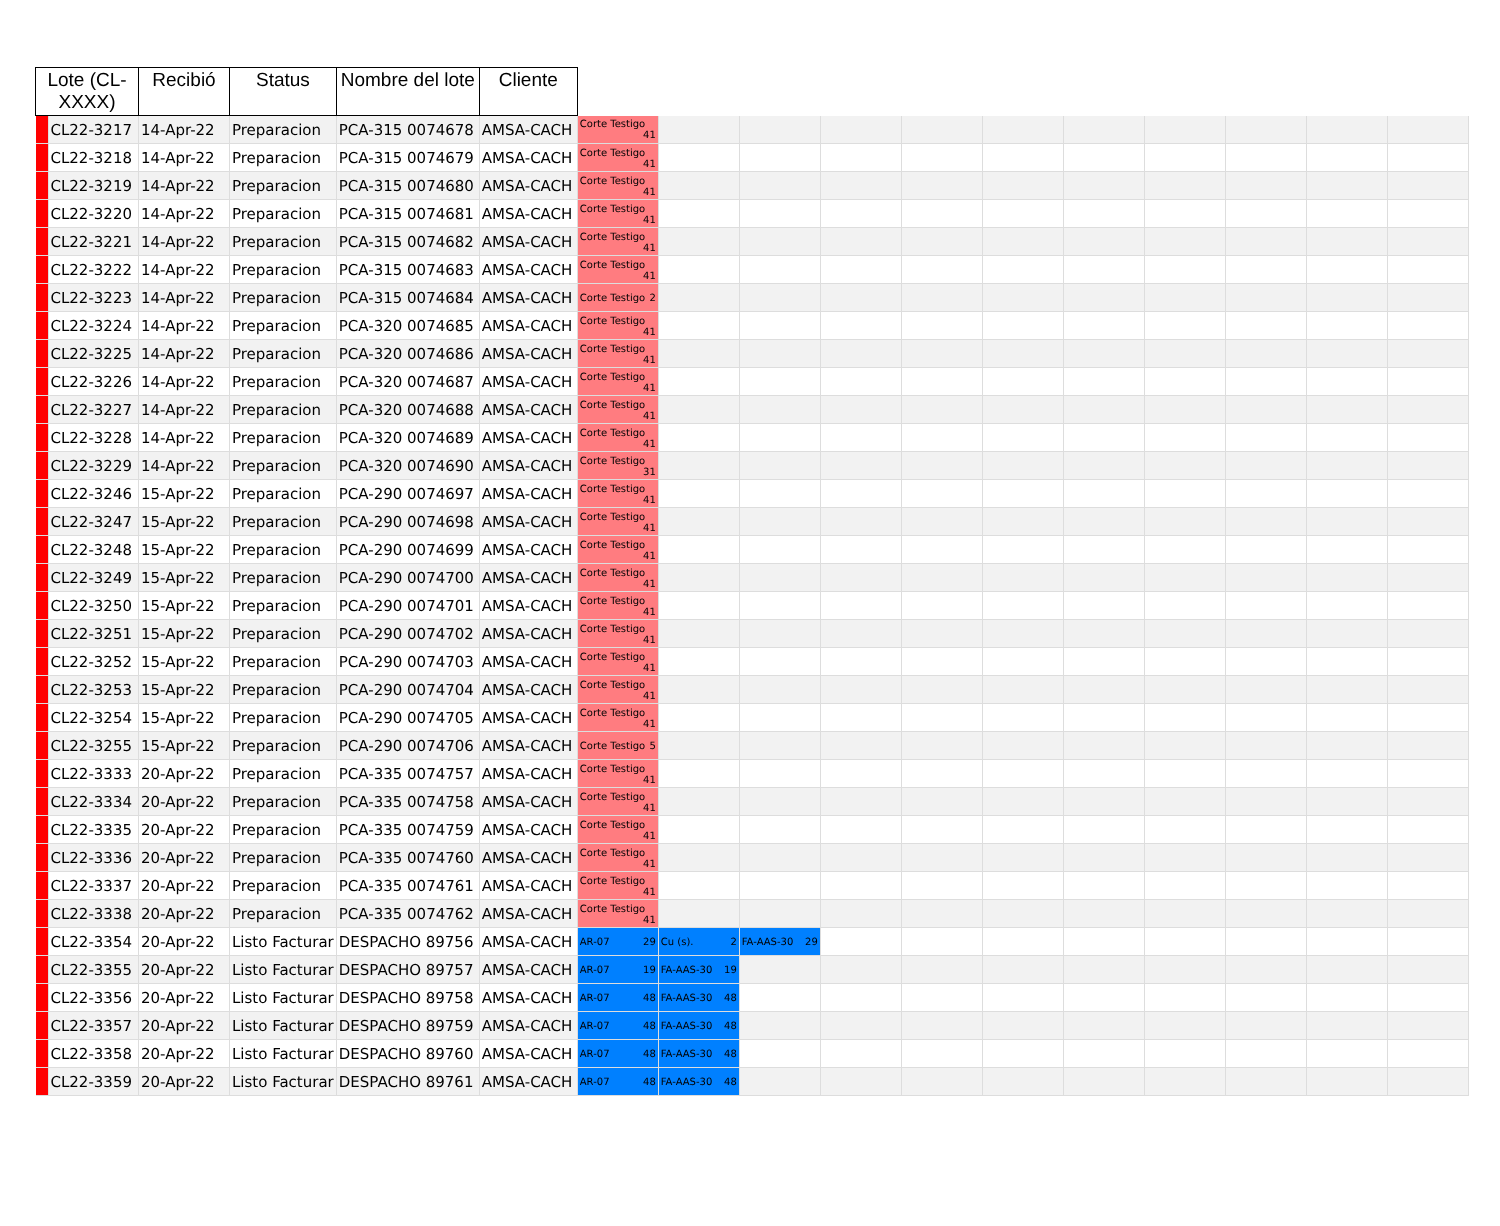| Lote (CL-XXXX) | | Recibió | Status | Nombre del lote | Cliente | | | | | | | | | | | |
| --- | --- | --- | --- | --- | --- | --- | --- | --- | --- | --- | --- | --- | --- | --- | --- | --- |
| | CL22-3217 | 14-Apr-22 | Preparacion | PCA-315 0074678 | AMSA-CACH | Corte Testigo 41 | | | | | | | | | | |
| | CL22-3218 | 14-Apr-22 | Preparacion | PCA-315 0074679 | AMSA-CACH | Corte Testigo 41 | | | | | | | | | | |
| | CL22-3219 | 14-Apr-22 | Preparacion | PCA-315 0074680 | AMSA-CACH | Corte Testigo 41 | | | | | | | | | | |
| | CL22-3220 | 14-Apr-22 | Preparacion | PCA-315 0074681 | AMSA-CACH | Corte Testigo 41 | | | | | | | | | | |
| | CL22-3221 | 14-Apr-22 | Preparacion | PCA-315 0074682 | AMSA-CACH | Corte Testigo 41 | | | | | | | | | | |
| | CL22-3222 | 14-Apr-22 | Preparacion | PCA-315 0074683 | AMSA-CACH | Corte Testigo 41 | | | | | | | | | | |
| | CL22-3223 | 14-Apr-22 | Preparacion | PCA-315 0074684 | AMSA-CACH | Corte Testigo 2 | | | | | | | | | | |
| | CL22-3224 | 14-Apr-22 | Preparacion | PCA-320 0074685 | AMSA-CACH | Corte Testigo 41 | | | | | | | | | | |
| | CL22-3225 | 14-Apr-22 | Preparacion | PCA-320 0074686 | AMSA-CACH | Corte Testigo 41 | | | | | | | | | | |
| | CL22-3226 | 14-Apr-22 | Preparacion | PCA-320 0074687 | AMSA-CACH | Corte Testigo 41 | | | | | | | | | | |
| | CL22-3227 | 14-Apr-22 | Preparacion | PCA-320 0074688 | AMSA-CACH | Corte Testigo 41 | | | | | | | | | | |
| | CL22-3228 | 14-Apr-22 | Preparacion | PCA-320 0074689 | AMSA-CACH | Corte Testigo 41 | | | | | | | | | | |
| | CL22-3229 | 14-Apr-22 | Preparacion | PCA-320 0074690 | AMSA-CACH | Corte Testigo 31 | | | | | | | | | | |
| | CL22-3246 | 15-Apr-22 | Preparacion | PCA-290 0074697 | AMSA-CACH | Corte Testigo 41 | | | | | | | | | | |
| | CL22-3247 | 15-Apr-22 | Preparacion | PCA-290 0074698 | AMSA-CACH | Corte Testigo 41 | | | | | | | | | | |
| | CL22-3248 | 15-Apr-22 | Preparacion | PCA-290 0074699 | AMSA-CACH | Corte Testigo 41 | | | | | | | | | | |
| | CL22-3249 | 15-Apr-22 | Preparacion | PCA-290 0074700 | AMSA-CACH | Corte Testigo 41 | | | | | | | | | | |
| | CL22-3250 | 15-Apr-22 | Preparacion | PCA-290 0074701 | AMSA-CACH | Corte Testigo 41 | | | | | | | | | | |
| | CL22-3251 | 15-Apr-22 | Preparacion | PCA-290 0074702 | AMSA-CACH | Corte Testigo 41 | | | | | | | | | | |
| | CL22-3252 | 15-Apr-22 | Preparacion | PCA-290 0074703 | AMSA-CACH | Corte Testigo 41 | | | | | | | | | | |
| | CL22-3253 | 15-Apr-22 | Preparacion | PCA-290 0074704 | AMSA-CACH | Corte Testigo 41 | | | | | | | | | | |
| | CL22-3254 | 15-Apr-22 | Preparacion | PCA-290 0074705 | AMSA-CACH | Corte Testigo 41 | | | | | | | | | | |
| | CL22-3255 | 15-Apr-22 | Preparacion | PCA-290 0074706 | AMSA-CACH | Corte Testigo 5 | | | | | | | | | | |
| | CL22-3333 | 20-Apr-22 | Preparacion | PCA-335 0074757 | AMSA-CACH | Corte Testigo 41 | | | | | | | | | | |
| | CL22-3334 | 20-Apr-22 | Preparacion | PCA-335 0074758 | AMSA-CACH | Corte Testigo 41 | | | | | | | | | | |
| | CL22-3335 | 20-Apr-22 | Preparacion | PCA-335 0074759 | AMSA-CACH | Corte Testigo 41 | | | | | | | | | | |
| | CL22-3336 | 20-Apr-22 | Preparacion | PCA-335 0074760 | AMSA-CACH | Corte Testigo 41 | | | | | | | | | | |
| | CL22-3337 | 20-Apr-22 | Preparacion | PCA-335 0074761 | AMSA-CACH | Corte Testigo 41 | | | | | | | | | | |
| | CL22-3338 | 20-Apr-22 | Preparacion | PCA-335 0074762 | AMSA-CACH | Corte Testigo 41 | | | | | | | | | | |
| | CL22-3354 | 20-Apr-22 | Listo Facturar | DESPACHO 89756 | AMSA-CACH | AR-07 29 | Cu (s). 2 | FA-AAS-30 29 | | | | | | | | |
| | CL22-3355 | 20-Apr-22 | Listo Facturar | DESPACHO 89757 | AMSA-CACH | AR-07 19 | FA-AAS-30 19 | | | | | | | | | |
| | CL22-3356 | 20-Apr-22 | Listo Facturar | DESPACHO 89758 | AMSA-CACH | AR-07 48 | FA-AAS-30 48 | | | | | | | | | |
| | CL22-3357 | 20-Apr-22 | Listo Facturar | DESPACHO 89759 | AMSA-CACH | AR-07 48 | FA-AAS-30 48 | | | | | | | | | |
| | CL22-3358 | 20-Apr-22 | Listo Facturar | DESPACHO 89760 | AMSA-CACH | AR-07 48 | FA-AAS-30 48 | | | | | | | | | |
| | CL22-3359 | 20-Apr-22 | Listo Facturar | DESPACHO 89761 | AMSA-CACH | AR-07 48 | FA-AAS-30 48 | | | | | | | | | |